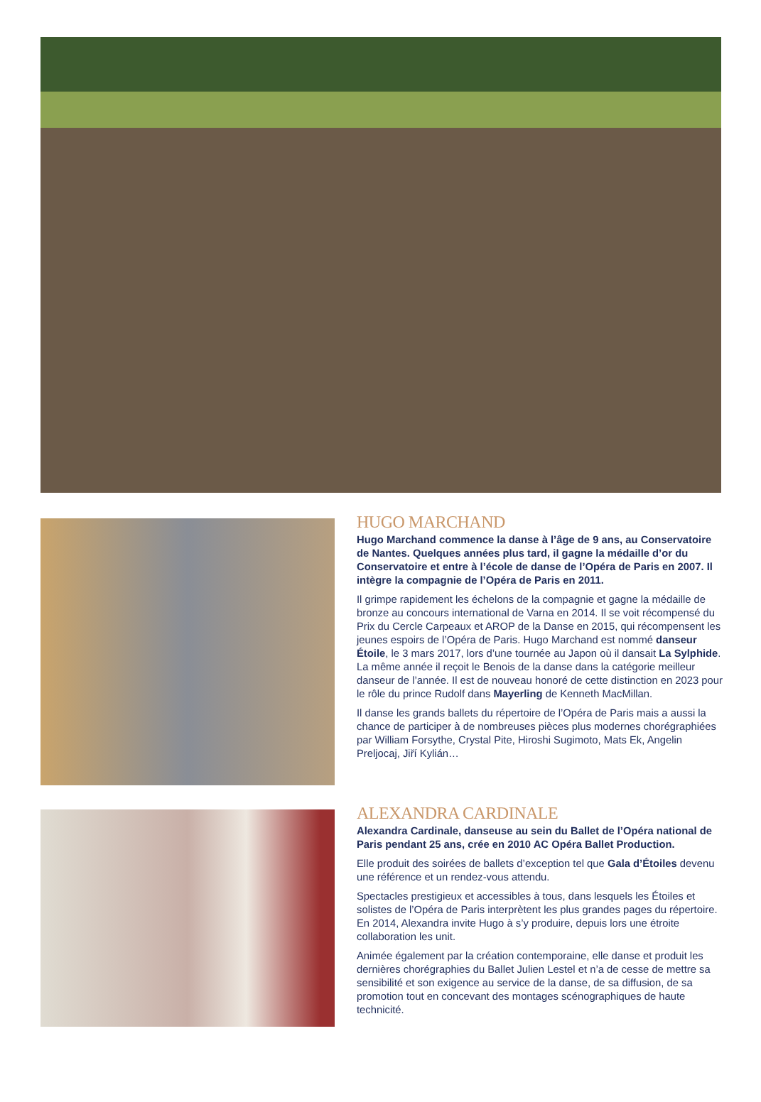HUGO MARCHAND
Hugo Marchand commence la danse à l’âge de 9 ans, au Conservatoire de Nantes. Quelques années plus tard, il gagne la médaille d’or du Conservatoire et entre à l’école de danse de l’Opéra de Paris en 2007. Il intègre la compagnie de l’Opéra de Paris en 2011.
Il grimpe rapidement les échelons de la compagnie et gagne la médaille de bronze au concours international de Varna en 2014. Il se voit récompensé du Prix du Cercle Carpeaux et AROP de la Danse en 2015, qui récompensent les jeunes espoirs de l’Opéra de Paris. Hugo Marchand est nommé danseur Étoile, le 3 mars 2017, lors d’une tournée au Japon où il dansait La Sylphide. La même année il reçoit le Benois de la danse dans la catégorie meilleur danseur de l’année. Il est de nouveau honoré de cette distinction en 2023 pour le rôle du prince Rudolf dans Mayerling de Kenneth MacMillan.
Il danse les grands ballets du répertoire de l’Opéra de Paris mais a aussi la chance de participer à de nombreuses pièces plus modernes chorégraphiées par William Forsythe, Crystal Pite, Hiroshi Sugimoto, Mats Ek, Angelin Preljocaj, Jiří Kylián…
ALEXANDRA CARDINALE
Alexandra Cardinale, danseuse au sein du Ballet de l’Opéra national de Paris pendant 25 ans, crée en 2010 AC Opéra Ballet Production.
Elle produit des soirées de ballets d’exception tel que Gala d’Étoiles devenu une référence et un rendez-vous attendu.
Spectacles prestigieux et accessibles à tous, dans lesquels les Étoiles et solistes de l’Opéra de Paris interprètent les plus grandes pages du répertoire. En 2014, Alexandra invite Hugo à s’y produire, depuis lors une étroite collaboration les unit.
Animée également par la création contemporaine, elle danse et produit les dernières chorégraphies du Ballet Julien Lestel et n’a de cesse de mettre sa sensibilité et son exigence au service de la danse, de sa diffusion, de sa promotion tout en concevant des montages scénographiques de haute technicité.